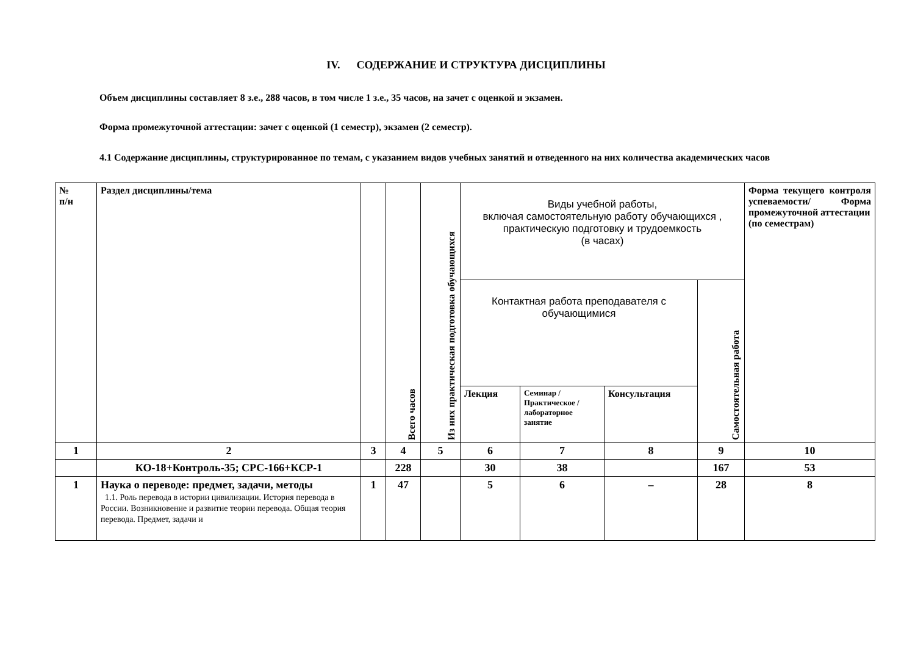IV. СОДЕРЖАНИЕ И СТРУКТУРА ДИСЦИПЛИНЫ
Объем дисциплины составляет 8 з.е., 288 часов, в том числе 1 з.е., 35 часов, на зачет с оценкой и экзамен.
Форма промежуточной аттестации: зачет с оценкой (1 семестр), экзамен (2 семестр).
4.1 Содержание дисциплины, структурированное по темам, с указанием видов учебных занятий и отведенного на них количества академических часов
| № п/н | Раздел дисциплины/тема | | Всего часов | Из них практическая подготовка обучающихся | Виды учебной работы, включая самостоятельную работу обучающихся , практическую подготовку и трудоемкость (в часах) | | | | Форма текущего контроля успеваемости/ Форма промежуточной аттестации (по семестрам) |
| --- | --- | --- | --- | --- | --- | --- | --- | --- | --- |
| | | | | | Контактная работа преподавателя с обучающимися | | | Самостоятельная работа | |
| | | | | | Лекция | Семинар / Практическое / лабораторное занятие | Консультация | | |
| 1 | 2 | 3 | 4 | 5 | 6 | 7 | 8 | 9 | 10 |
| | КО-18+Контроль-35; СРС-166+КСР-1 | | 228 | | 30 | 38 | | 167 | 53 |
| 1 | Наука о переводе: предмет, задачи, методы 1.1. Роль перевода в истории цивилизации. История перевода в России. Возникновение и развитие теории перевода. Общая теория перевода. Предмет, задачи и | 1 | 47 | | 5 | 6 | – | 28 | 8 |